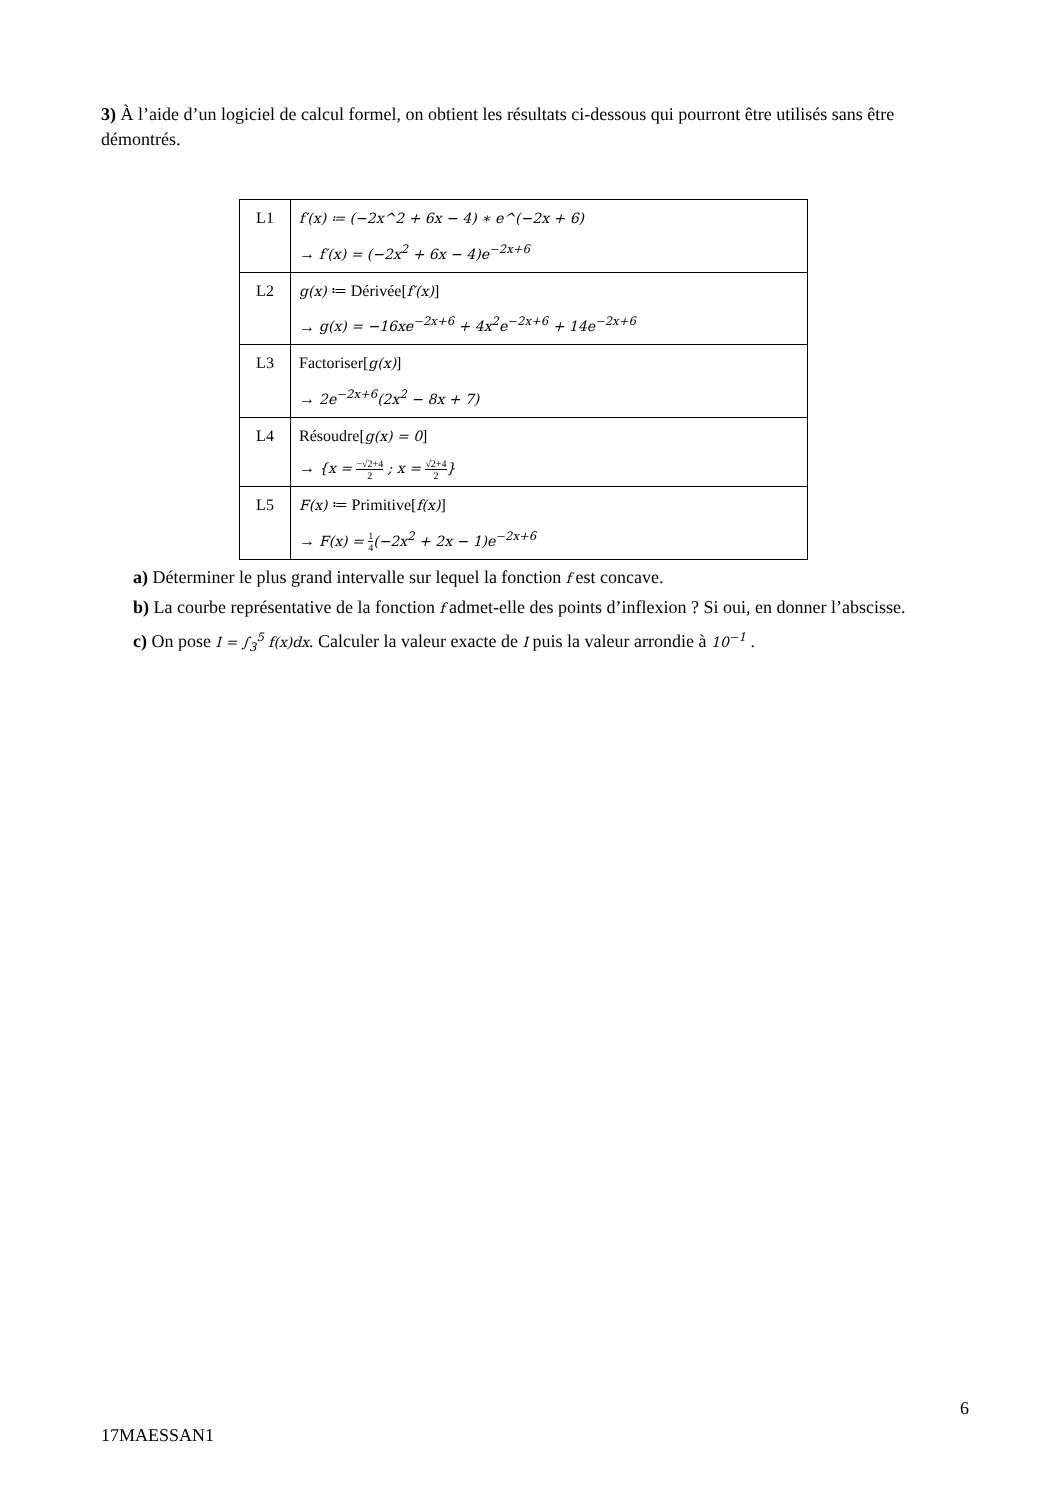3) À l’aide d’un logiciel de calcul formel, on obtient les résultats ci-dessous qui pourront être utilisés sans être démontrés.
| L1 | f′(x) ≔ (−2x^2 + 6x − 4) ∗ e^(−2x + 6) → f′(x) = (−2x<sup>2</sup> + 6x − 4)e<sup>−2x+6</sup> |
| L2 | g(x) ≔ Dérivée[ f′(x) ] → g(x) = −16xe<sup>−2x+6</sup> + 4x<sup>2</sup>e<sup>−2x+6</sup> + 14e<sup>−2x+6</sup> |
| L3 | Factoriser[ g(x) ] → 2e<sup>−2x+6</sup>(2x<sup>2</sup> − 8x + 7) |
| L4 | Résoudre[ g(x) = 0 ] → {x = −√2+4 2 ; x = √2+4 2 } |
| L5 | F(x) ≔ Primitive[ f(x) ] → F(x) = 1 4 (−2x<sup>2</sup> + 2x − 1)e<sup>−2x+6</sup> |
a) Déterminer le plus grand intervalle sur lequel la fonction f est concave.
b) La courbe représentative de la fonction f admet-elle des points d’inflexion ? Si oui, en donner l’abscisse.
c) On pose I = ∫<sub>3</sub><sup>5</sup> f(x)dx. Calculer la valeur exacte de I puis la valeur arrondie à 10<sup>−1</sup> .
6
17MAESSAN1